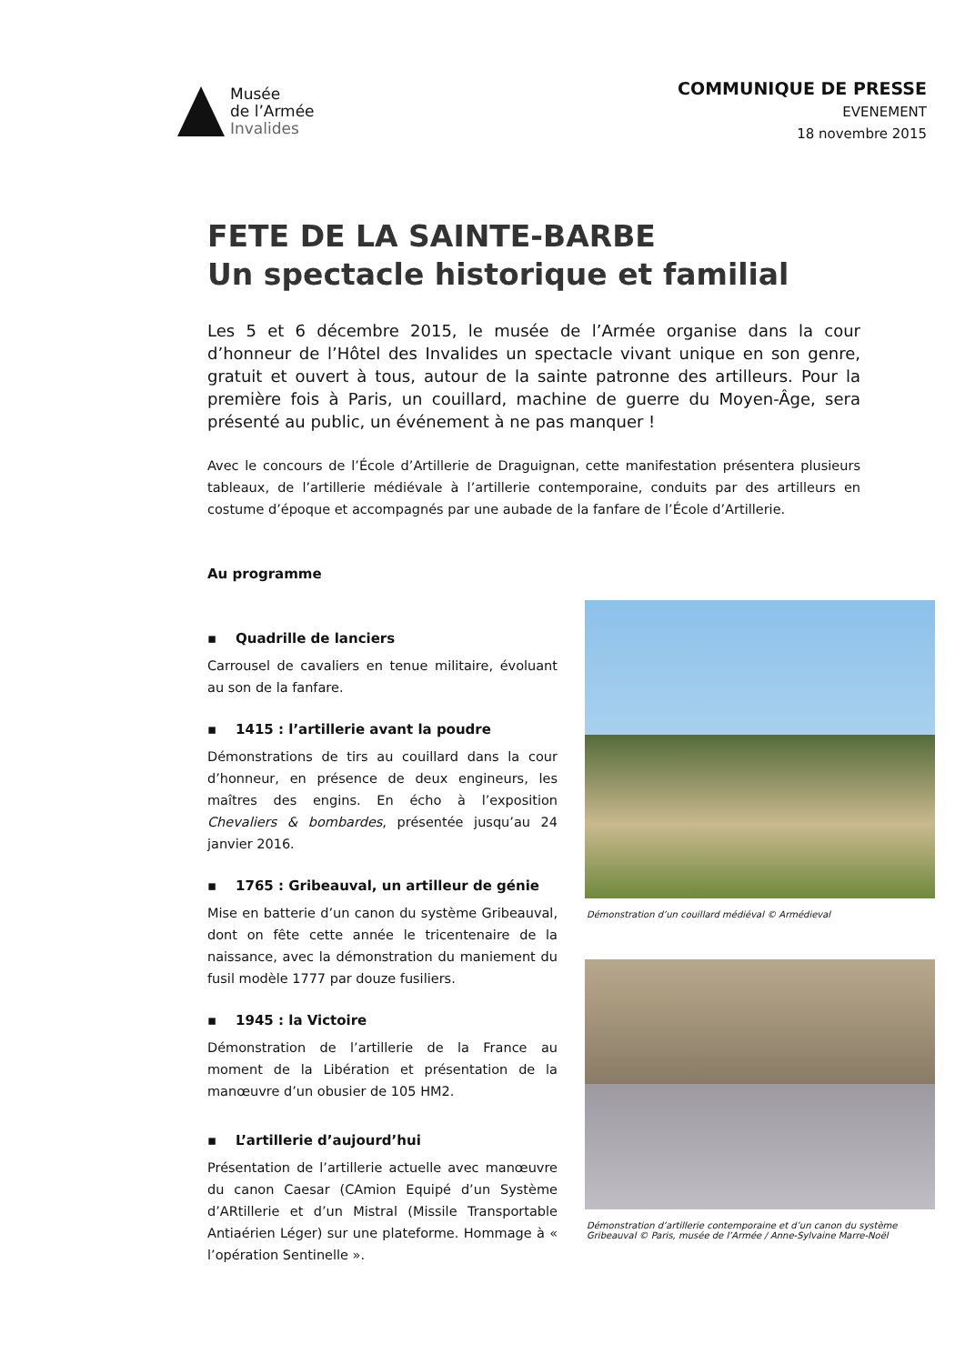Musée
de l’Armée
Invalides
COMMUNIQUE DE PRESSE
EVENEMENT
18 novembre 2015
FETE DE LA SAINTE-BARBE
Un spectacle historique et familial
Les 5 et 6 décembre 2015, le musée de l’Armée organise dans la cour d’honneur de l’Hôtel des Invalides un spectacle vivant unique en son genre, gratuit et ouvert à tous, autour de la sainte patronne des artilleurs. Pour la première fois à Paris, un couillard, machine de guerre du Moyen-Âge, sera présenté au public, un événement à ne pas manquer !
Avec le concours de l’École d’Artillerie de Draguignan, cette manifestation présentera plusieurs tableaux, de l’artillerie médiévale à l’artillerie contemporaine, conduits par des artilleurs en costume d’époque et accompagnés par une aubade de la fanfare de l’École d’Artillerie.
Au programme
▪ Quadrille de lanciers
Carrousel de cavaliers en tenue militaire, évoluant au son de la fanfare.
▪ 1415 : l’artillerie avant la poudre
Démonstrations de tirs au couillard dans la cour d’honneur, en présence de deux engineurs, les maîtres des engins. En écho à l’exposition Chevaliers & bombardes, présentée jusqu’au 24 janvier 2016.
▪ 1765 : Gribeauval, un artilleur de génie
Mise en batterie d’un canon du système Gribeauval, dont on fête cette année le tricentenaire de la naissance, avec la démonstration du maniement du fusil modèle 1777 par douze fusiliers.
▪ 1945 : la Victoire
Démonstration de l’artillerie de la France au moment de la Libération et présentation de la manœuvre d’un obusier de 105 HM2.
▪ L’artillerie d’aujourd’hui
Présentation de l’artillerie actuelle avec manœuvre du canon Caesar (CAmion Equipé d’un Système d’ARtillerie et d’un Mistral (Missile Transportable Antiaérien Léger) sur une plateforme. Hommage à « l’opération Sentinelle ».
Démonstration d’un couillard médiéval © Armédieval
Démonstration d’artillerie contemporaine et d’un canon du système Gribeauval © Paris, musée de l’Armée / Anne-Sylvaine Marre-Noël